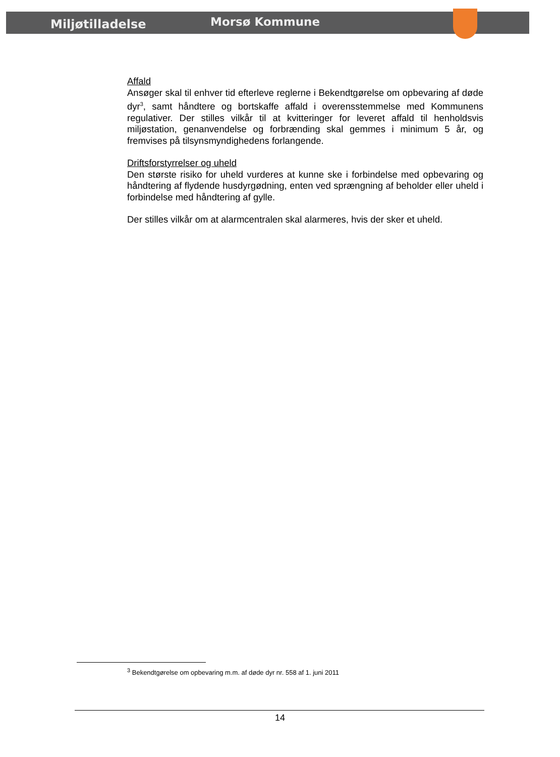Miljøtilladelse Morsø Kommune
Affald
Ansøger skal til enhver tid efterleve reglerne i Bekendtgørelse om opbevaring af døde dyr<sup>3</sup>, samt håndtere og bortskaffe affald i overensstemmelse med Kommunens regulativer. Der stilles vilkår til at kvitteringer for leveret affald til henholdsvis miljøstation, genanvendelse og forbrænding skal gemmes i minimum 5 år, og fremvises på tilsynsmyndighedens forlangende.
Driftsforstyrrelser og uheld
Den største risiko for uheld vurderes at kunne ske i forbindelse med opbevaring og håndtering af flydende husdyrgødning, enten ved sprængning af beholder eller uheld i forbindelse med håndtering af gylle.
Der stilles vilkår om at alarmcentralen skal alarmeres, hvis der sker et uheld.
<sup>3</sup> Bekendtgørelse om opbevaring m.m. af døde dyr nr. 558 af 1. juni 2011
14